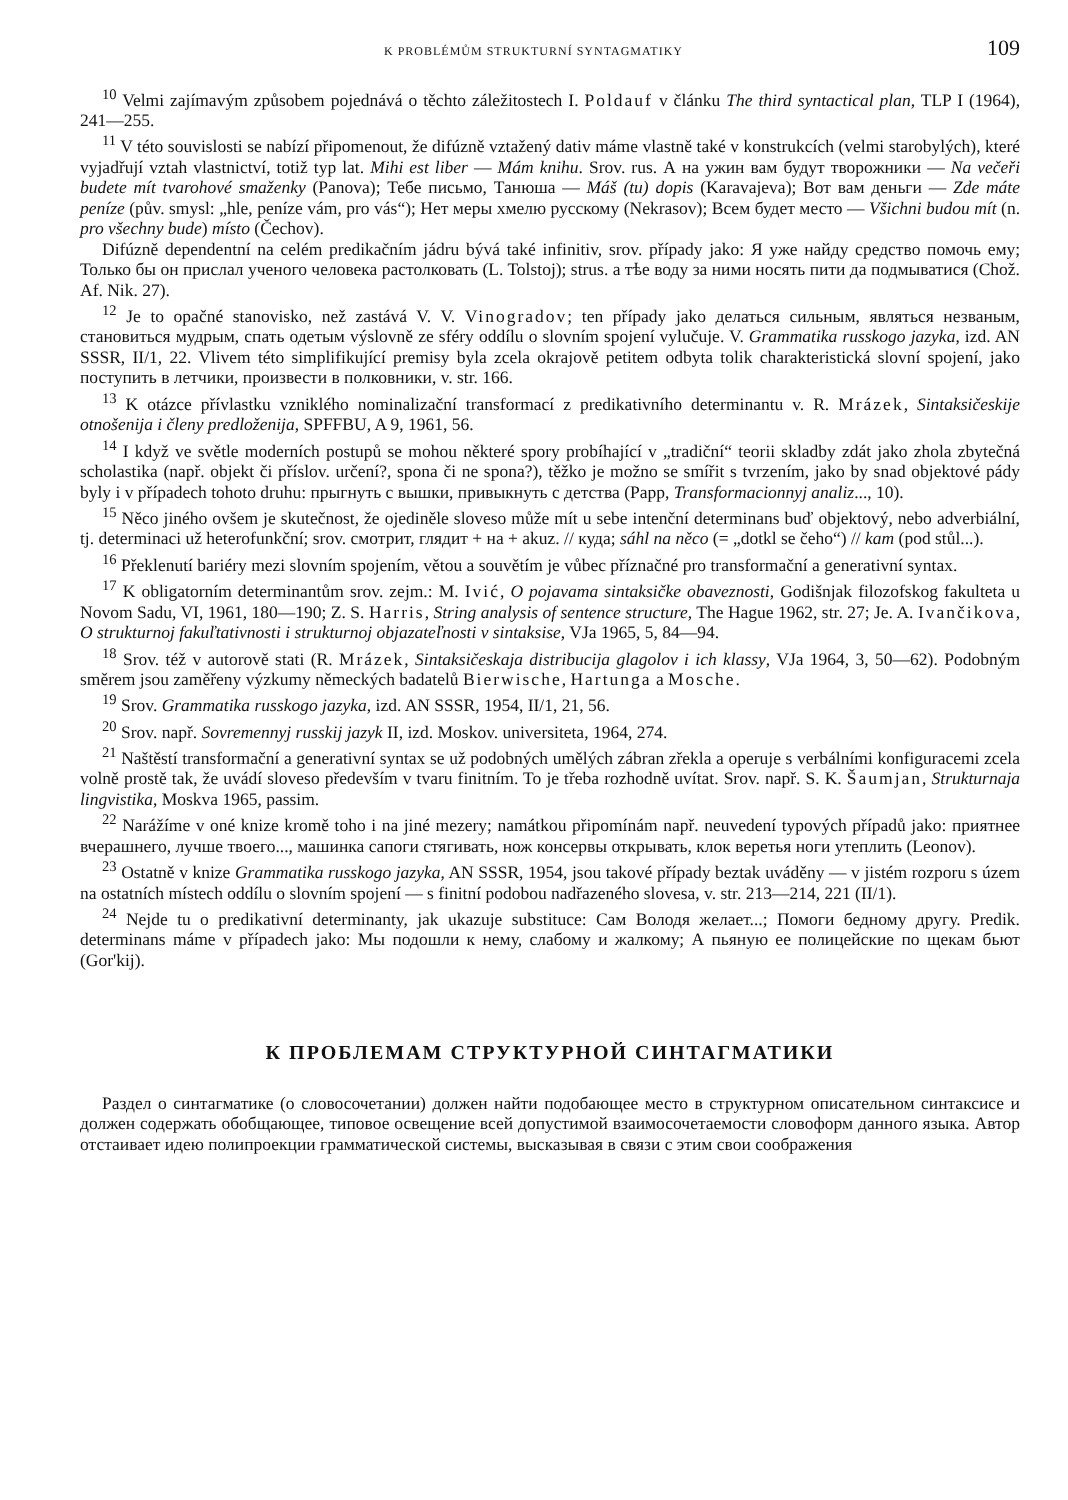K PROBLÉMŮM STRUKTURNÍ SYNTAGMATIKY 109
<sup>10</sup> Velmi zajímavým způsobem pojednává o těchto záležitostech I. Poldauf v článku The third syntactical plan, TLP I (1964), 241—255.
<sup>11</sup> V této souvislosti se nabízí připomenout, že difúzně vztažený dativ máme vlastně také v konstrukcích (velmi starobylých), které vyjadřují vztah vlastnictví, totiž typ lat. Mihi est liber — Mám knihu. Srov. rus. А на ужин вам будут творожники — Na večeři budete mít tvarohové smaženky (Panova); Тебе письмо, Танюша — Máš (tu) dopis (Karavajeva); Вот вам деньги — Zde máte peníze (pův. smysl: „hle, peníze vám, pro vás“); Нет меры хмелю русскому (Nekrasov); Всем будет место — Všichni budou mít (n. pro všechny bude) místo (Čechov).
Difúzně dependentní na celém predikačním jádru bývá také infinitiv, srov. případy jako: Я уже найду средство помочь ему; Только бы он прислал ученого человека растолковать (L. Tolstoj); strus. а тѣе воду за ними носять пити да подмыватися (Chož. Af. Nik. 27).
<sup>12</sup> Je to opačné stanovisko, než zastává V. V. Vinogradov; ten případy jako делаться сильным, являться незваным, становиться мудрым, спать одетым výslovně ze sféry oddílu o slovním spojení vylučuje. V. Grammatika russkogo jazyka, izd. AN SSSR, II/1, 22. Vlivem této simplifikující premisy byla zcela okrajově petitem odbyta tolik charakteristická slovní spojení, jako поступить в летчики, произвести в полковники, v. str. 166.
<sup>13</sup> K otázce přívlastku vzniklého nominalizační transformací z predikativního determinantu v. R. Mrázek, Sintaksičeskije otnošenija i členy predloženija, SPFFBU, A 9, 1961, 56.
<sup>14</sup> I když ve světle moderních postupů se mohou některé spory probíhající v „tradiční“ teorii skladby zdát jako zhola zbytečná scholastika (např. objekt či příslov. určení?, spona či ne spona?), těžko je možno se smířit s tvrzením, jako by snad objektové pády byly i v případech tohoto druhu: прыгнуть с вышки, привыкнуть с детства (Papp, Transformacionnyj analiz..., 10).
<sup>15</sup> Něco jiného ovšem je skutečnost, že ojediněle sloveso může mít u sebe intenční determinans buď objektový, nebo adverbiální, tj. determinaci už heterofunkční; srov. смотрит, глядит + на + akuz. // куда; sáhl na něco (= „dotkl se čeho“) // kam (pod stůl...).
<sup>16</sup> Překlenutí bariéry mezi slovním spojením, větou a souvětím je vůbec příznačné pro transformační a generativní syntax.
<sup>17</sup> K obligatorním determinantům srov. zejm.: M. Ivić, O pojavama sintaksičke obaveznosti, Godišnjak filozofskog fakulteta u Novom Sadu, VI, 1961, 180—190; Z. S. Harris, String analysis of sentence structure, The Hague 1962, str. 27; Je. A. Ivančikova, O strukturnoj fakuľtativnosti i strukturnoj objazateľnosti v sintaksise, VJa 1965, 5, 84—94.
<sup>18</sup> Srov. též v autorově stati (R. Mrázek, Sintaksičeskaja distribucija glagolov i ich klassy, VJa 1964, 3, 50—62). Podobným směrem jsou zaměřeny výzkumy německých badatelů Bierwische, Hartunga a Mosche.
<sup>19</sup> Srov. Grammatika russkogo jazyka, izd. AN SSSR, 1954, II/1, 21, 56.
<sup>20</sup> Srov. např. Sovremennyj russkij jazyk II, izd. Moskov. universiteta, 1964, 274.
<sup>21</sup> Naštěstí transformační a generativní syntax se už podobných umělých zábran zřekla a operuje s verbálními konfiguracemi zcela volně prostě tak, že uvádí sloveso především v tvaru finitním. To je třeba rozhodně uvítat. Srov. např. S. K. Šaumjan, Strukturnaja lingvistika, Moskva 1965, passim.
<sup>22</sup> Narážíme v oné knize kromě toho i na jiné mezery; namátkou připomínám např. neuvedení typových případů jako: приятнее вчерашнего, лучше твоего..., машинка сапоги стягивать, нож консервы открывать, клок веретья ноги утеплить (Leonov).
<sup>23</sup> Ostatně v knize Grammatika russkogo jazyka, AN SSSR, 1954, jsou takové případy beztak uváděny — v jistém rozporu s územ na ostatních místech oddílu o slovním spojení — s finitní podobou nadřazeného slovesa, v. str. 213—214, 221 (II/1).
<sup>24</sup> Nejde tu o predikativní determinanty, jak ukazuje substituce: Сам Володя желает...; Помоги бедному другу. Predik. determinans máme v případech jako: Мы подошли к нему, слабому и жалкому; А пьяную ее полицейские по щекам бьют (Gor'kij).
К ПРОБЛЕМАМ СТРУКТУРНОЙ СИНТАГМАТИКИ
Раздел о синтагматике (о словосочетании) должен найти подобающее место в структурном описательном синтаксисе и должен содержать обобщающее, типовое освещение всей допустимой взаимосочетаемости словоформ данного языка. Автор отстаивает идею полипроекции грамматической системы, высказывая в связи с этим свои соображения